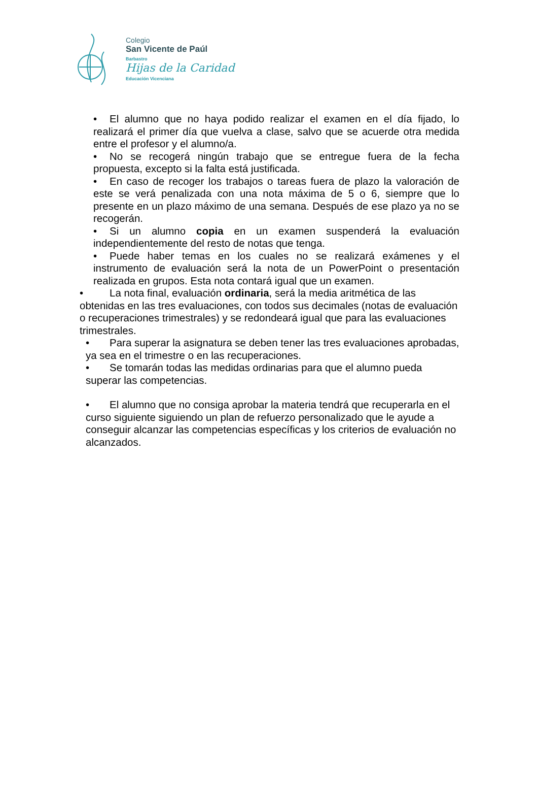Colegio
San Vicente de Paúl
Barbastro
Hijas de la Caridad
Educación Vicenciana
• El alumno que no haya podido realizar el examen en el día fijado, lo realizará el primer día que vuelva a clase, salvo que se acuerde otra medida entre el profesor y el alumno/a.
• No se recogerá ningún trabajo que se entregue fuera de la fecha propuesta, excepto si la falta está justificada.
• En caso de recoger los trabajos o tareas fuera de plazo la valoración de este se verá penalizada con una nota máxima de 5 o 6, siempre que lo presente en un plazo máximo de una semana. Después de ese plazo ya no se recogerán.
• Si un alumno copia en un examen suspenderá la evaluación independientemente del resto de notas que tenga.
• Puede haber temas en los cuales no se realizará exámenes y el instrumento de evaluación será la nota de un PowerPoint o presentación realizada en grupos. Esta nota contará igual que un examen.
• La nota final, evaluación ordinaria, será la media aritmética de las obtenidas en las tres evaluaciones, con todos sus decimales (notas de evaluación o recuperaciones trimestrales) y se redondeará igual que para las evaluaciones trimestrales.
• Para superar la asignatura se deben tener las tres evaluaciones aprobadas, ya sea en el trimestre o en las recuperaciones.
• Se tomarán todas las medidas ordinarias para que el alumno pueda superar las competencias.
• El alumno que no consiga aprobar la materia tendrá que recuperarla en el curso siguiente siguiendo un plan de refuerzo personalizado que le ayude a conseguir alcanzar las competencias específicas y los criterios de evaluación no alcanzados.